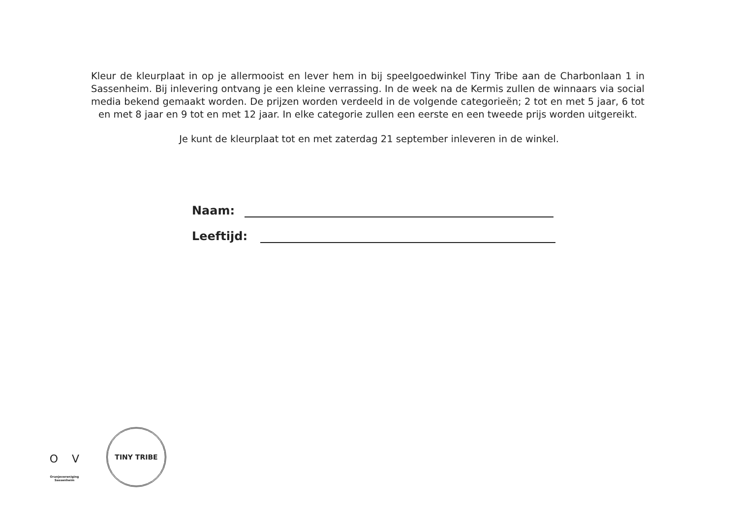Kleur de kleurplaat in op je allermooist en lever hem in bij speelgoedwinkel Tiny Tribe aan de Charbonlaan 1 in Sassenheim. Bij inlevering ontvang je een kleine verrassing. In de week na de Kermis zullen de winnaars via social media bekend gemaakt worden. De prijzen worden verdeeld in de volgende categorieën; 2 tot en met 5 jaar, 6 tot en met 8 jaar en 9 tot en met 12 jaar. In elke categorie zullen een eerste en een tweede prijs worden uitgereikt.
Je kunt de kleurplaat tot en met zaterdag 21 september inleveren in de winkel.
Naam:
Leeftijd:
O V
Oranjevereniging
Sassenheim
TINY TRIBE